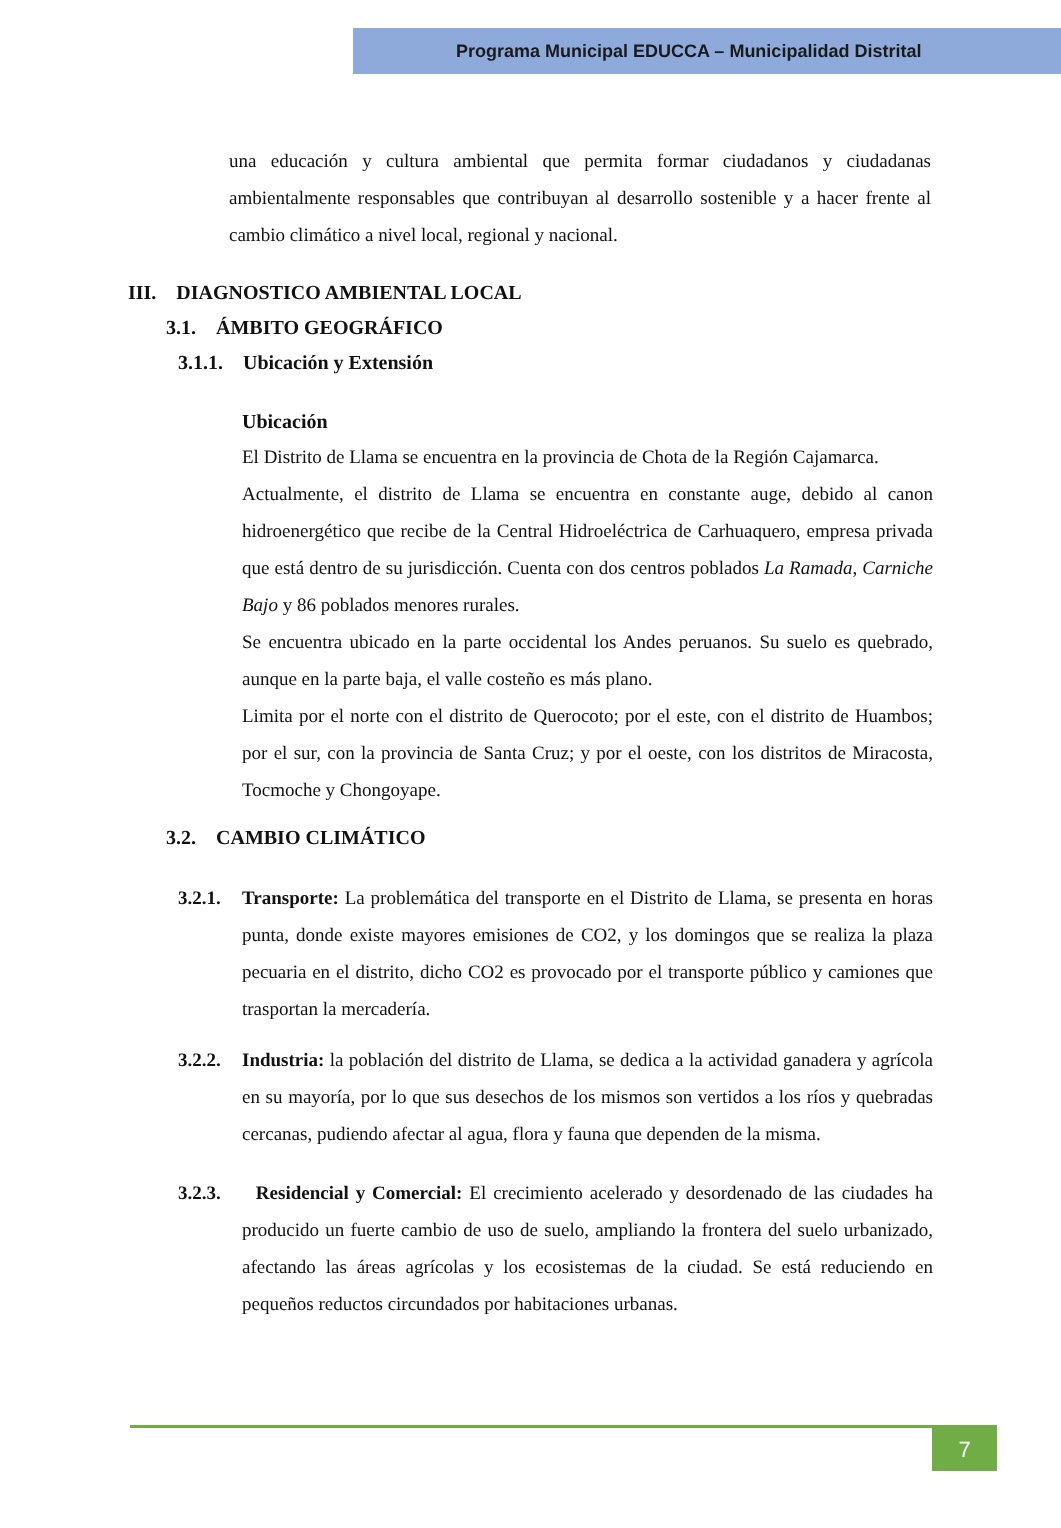Programa Municipal EDUCCA – Municipalidad Distrital
una educación y cultura ambiental que permita formar ciudadanos y ciudadanas ambientalmente responsables que contribuyan al desarrollo sostenible y a hacer frente al cambio climático a nivel local, regional y nacional.
III. DIAGNOSTICO AMBIENTAL LOCAL
3.1. ÁMBITO GEOGRÁFICO
3.1.1. Ubicación y Extensión
Ubicación
El Distrito de Llama se encuentra en la provincia de Chota de la Región Cajamarca.
Actualmente, el distrito de Llama se encuentra en constante auge, debido al canon hidroenergético que recibe de la Central Hidroeléctrica de Carhuaquero, empresa privada que está dentro de su jurisdicción. Cuenta con dos centros poblados La Ramada, Carniche Bajo y 86 poblados menores rurales.
Se encuentra ubicado en la parte occidental los Andes peruanos. Su suelo es quebrado, aunque en la parte baja, el valle costeño es más plano.
Limita por el norte con el distrito de Querocoto; por el este, con el distrito de Huambos; por el sur, con la provincia de Santa Cruz; y por el oeste, con los distritos de Miracosta, Tocmoche y Chongoyape.
3.2. CAMBIO CLIMÁTICO
3.2.1.
Transporte: La problemática del transporte en el Distrito de Llama, se presenta en horas punta, donde existe mayores emisiones de CO2, y los domingos que se realiza la plaza pecuaria en el distrito, dicho CO2 es provocado por el transporte público y camiones que trasportan la mercadería.
3.2.2.
Industria: la población del distrito de Llama, se dedica a la actividad ganadera y agrícola en su mayoría, por lo que sus desechos de los mismos son vertidos a los ríos y quebradas cercanas, pudiendo afectar al agua, flora y fauna que dependen de la misma.
3.2.3.
Residencial y Comercial: El crecimiento acelerado y desordenado de las ciudades ha producido un fuerte cambio de uso de suelo, ampliando la frontera del suelo urbanizado, afectando las áreas agrícolas y los ecosistemas de la ciudad. Se está reduciendo en pequeños reductos circundados por habitaciones urbanas.
7